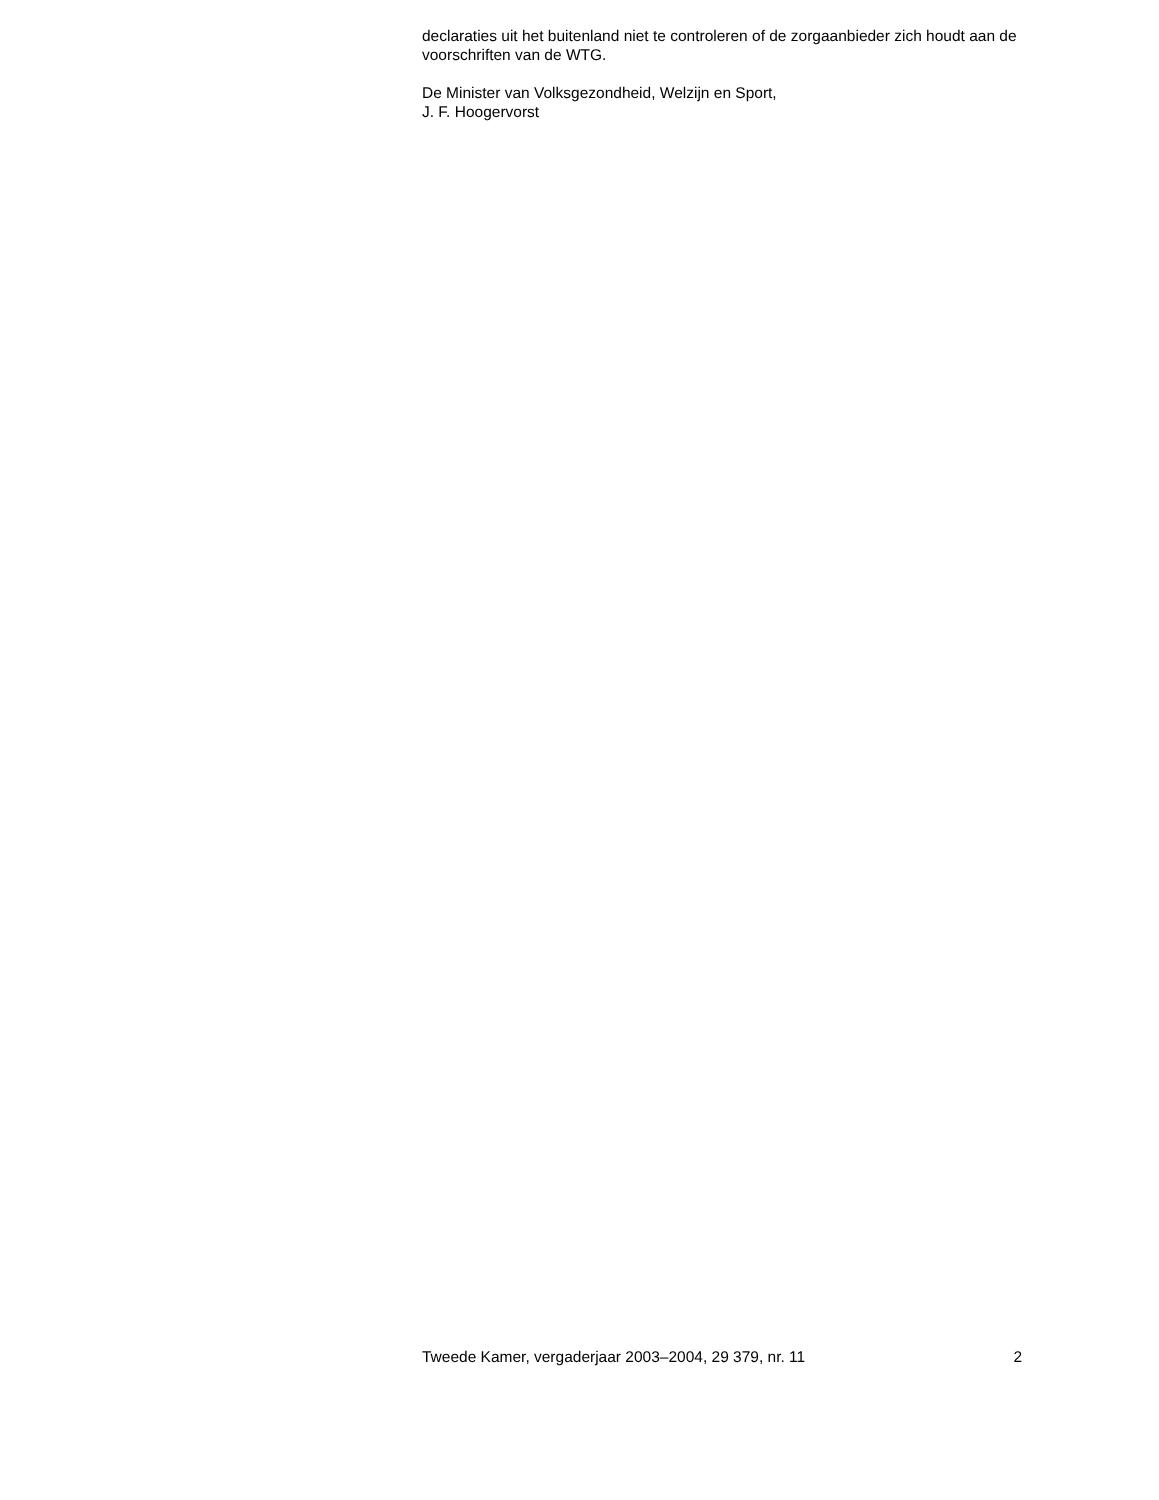declaraties uit het buitenland niet te controleren of de zorgaanbieder zich houdt aan de voorschriften van de WTG.
De Minister van Volksgezondheid, Welzijn en Sport,
J. F. Hoogervorst
Tweede Kamer, vergaderjaar 2003–2004, 29 379, nr. 11 2